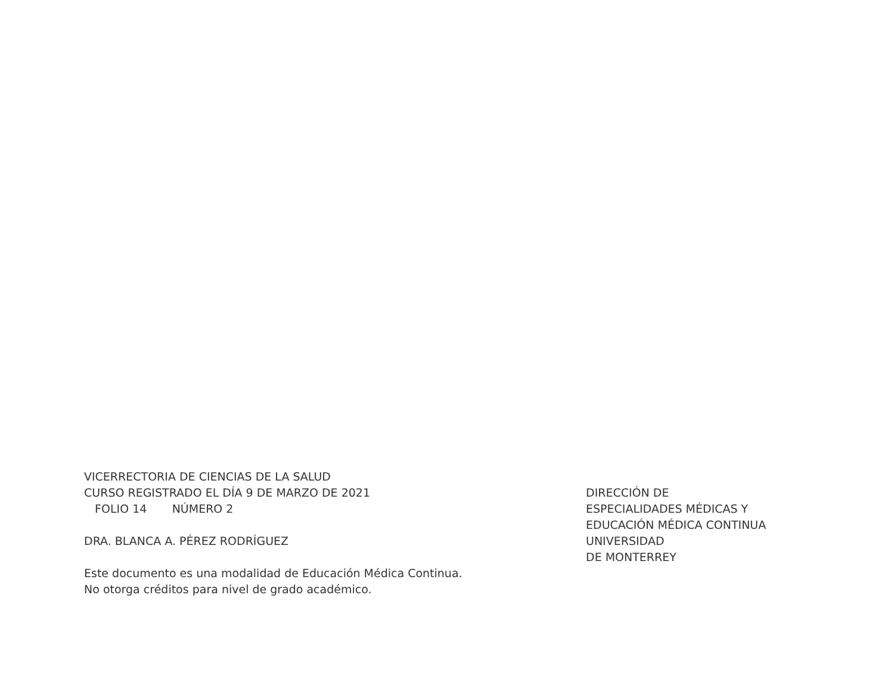VICERRECTORIA DE CIENCIAS DE LA SALUD
CURSO REGISTRADO EL DÍA 9 DE MARZO DE 2021
FOLIO 14 NÚMERO 2
DRA. BLANCA A. PÉREZ RODRÍGUEZ
Este documento es una modalidad de Educación Médica Continua.
No otorga créditos para nivel de grado académico.
DIRECCIÓN DE
ESPECIALIDADES MÉDICAS Y
EDUCACIÓN MÉDICA CONTINUA
UNIVERSIDAD
DE MONTERREY